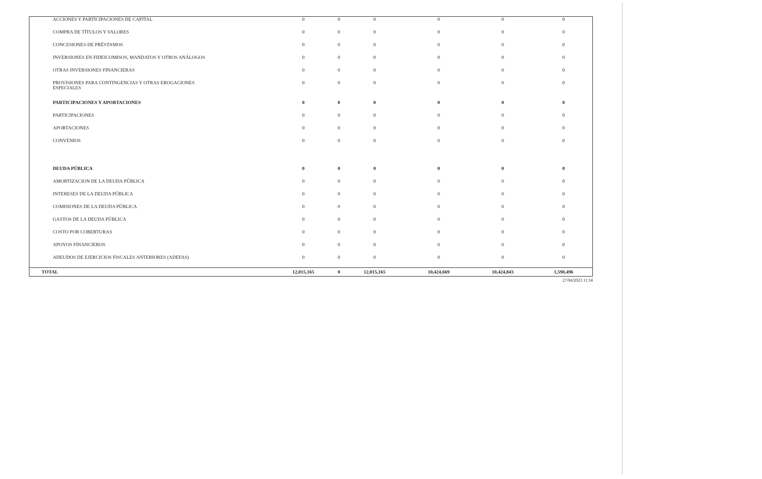| ACCIONES Y PARTICIPACIONES DE CAPITAL | 0 | 0 | 0 | 0 | 0 | 0 |
| COMPRA DE TÍTULOS Y VALORES | 0 | 0 | 0 | 0 | 0 | 0 |
| CONCESIONES DE PRÉSTAMOS | 0 | 0 | 0 | 0 | 0 | 0 |
| INVERSIONES EN FIDEICOMISOS, MANDATOS Y OTROS ANÁLOGOS | 0 | 0 | 0 | 0 | 0 | 0 |
| OTRAS INVERSIONES FINANCIERAS | 0 | 0 | 0 | 0 | 0 | 0 |
| PROVISIONES PARA CONTINGENCIAS Y OTRAS EROGACIONES ESPECIALES | 0 | 0 | 0 | 0 | 0 | 0 |
| PARTICIPACIONES Y APORTACIONES | 0 | 0 | 0 | 0 | 0 | 0 |
| PARTICIPACIONES | 0 | 0 | 0 | 0 | 0 | 0 |
| APORTACIONES | 0 | 0 | 0 | 0 | 0 | 0 |
| CONVENIOS | 0 | 0 | 0 | 0 | 0 | 0 |
| DEUDA PÚBLICA | 0 | 0 | 0 | 0 | 0 | 0 |
| AMORTIZACION DE LA DEUDA PÚBLICA | 0 | 0 | 0 | 0 | 0 | 0 |
| INTERESES DE LA DEUDA PÚBLICA | 0 | 0 | 0 | 0 | 0 | 0 |
| COMISIONES DE LA DEUDA PÚBLICA | 0 | 0 | 0 | 0 | 0 | 0 |
| GASTOS DE LA DEUDA PÚBLICA | 0 | 0 | 0 | 0 | 0 | 0 |
| COSTO POR COBERTURAS | 0 | 0 | 0 | 0 | 0 | 0 |
| APOYOS FINANCIEROS | 0 | 0 | 0 | 0 | 0 | 0 |
| ADEUDOS DE EJERCICIOS FISCALES ANTERIORES (ADEFAS) | 0 | 0 | 0 | 0 | 0 | 0 |
| TOTAL | 12,015,165 | 0 | 12,015,165 | 10,424,669 | 10,424,843 | 1,590,496 |
27/04/2023 11:34